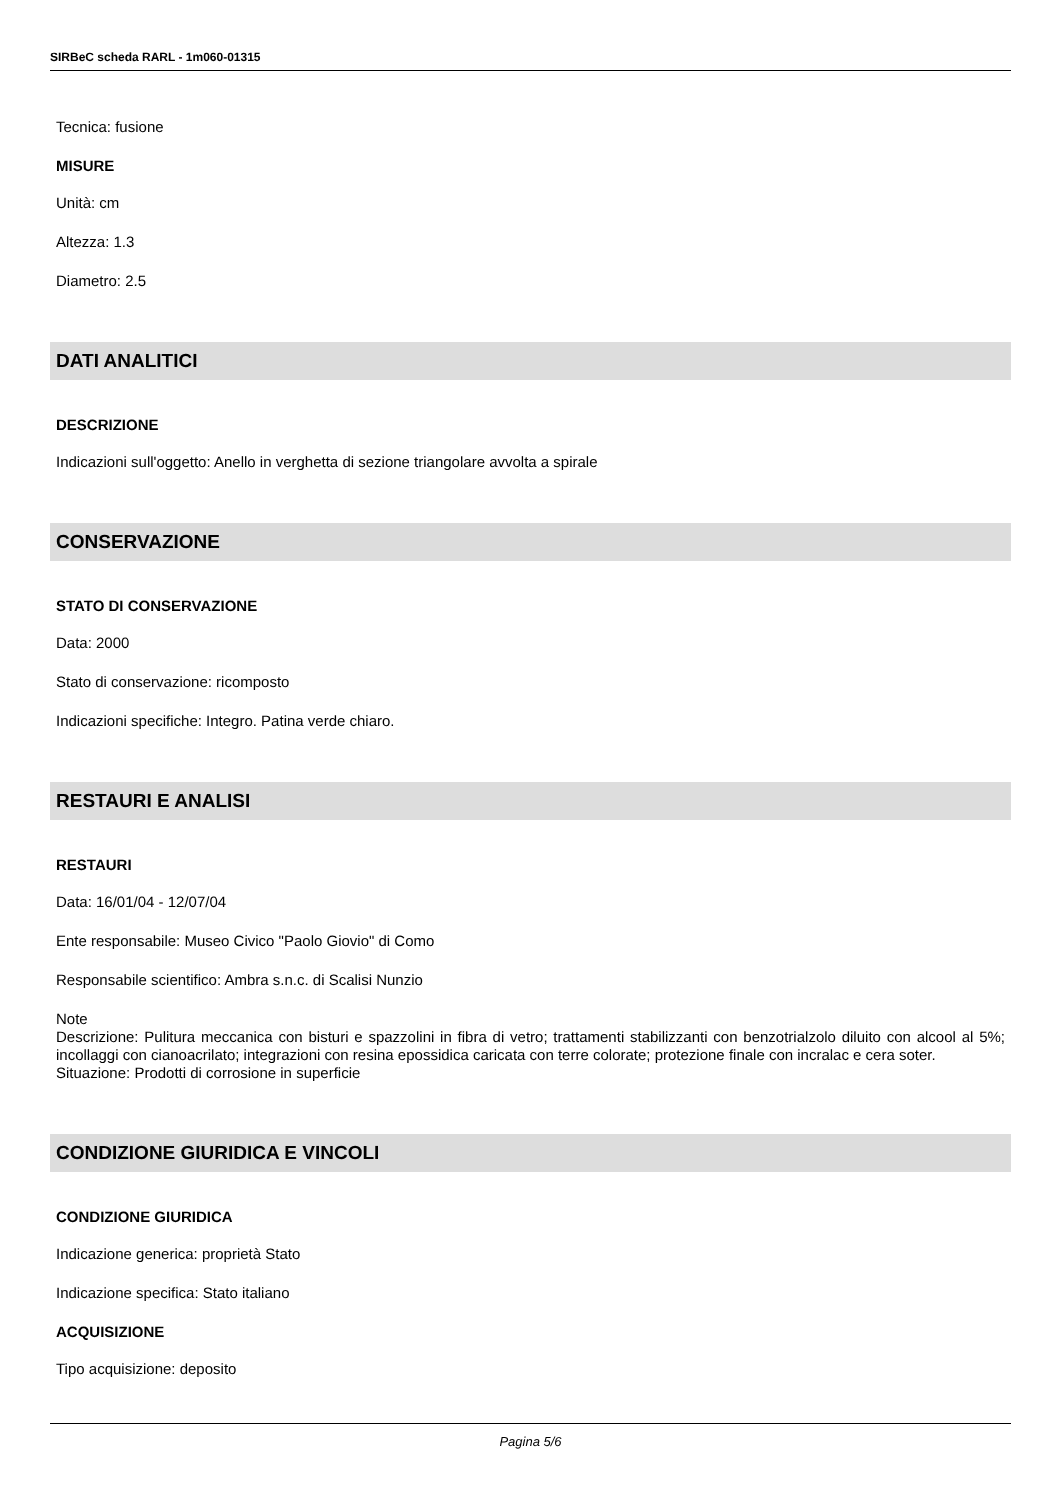SIRBeC scheda RARL - 1m060-01315
Tecnica: fusione
MISURE
Unità: cm
Altezza: 1.3
Diametro: 2.5
DATI ANALITICI
DESCRIZIONE
Indicazioni sull'oggetto: Anello in verghetta di sezione triangolare avvolta a spirale
CONSERVAZIONE
STATO DI CONSERVAZIONE
Data: 2000
Stato di conservazione: ricomposto
Indicazioni specifiche: Integro. Patina verde chiaro.
RESTAURI E ANALISI
RESTAURI
Data: 16/01/04 - 12/07/04
Ente responsabile: Museo Civico "Paolo Giovio" di Como
Responsabile scientifico: Ambra s.n.c. di Scalisi Nunzio
Note
Descrizione: Pulitura meccanica con bisturi e spazzolini in fibra di vetro; trattamenti stabilizzanti con benzotrialzolo diluito con alcool al 5%; incollaggi con cianoacrilato; integrazioni con resina epossidica caricata con terre colorate; protezione finale con incralac e cera soter.
Situazione: Prodotti di corrosione in superficie
CONDIZIONE GIURIDICA E VINCOLI
CONDIZIONE GIURIDICA
Indicazione generica: proprietà Stato
Indicazione specifica: Stato italiano
ACQUISIZIONE
Tipo acquisizione: deposito
Pagina 5/6